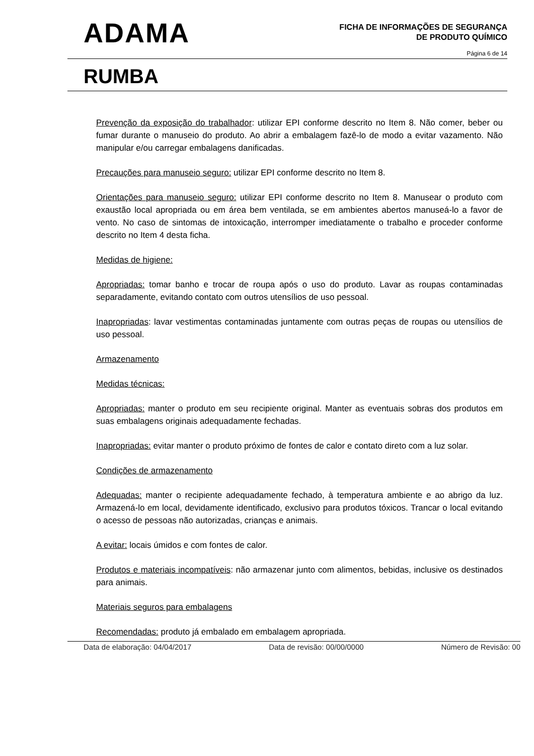ADAMA
FICHA DE INFORMAÇÕES DE SEGURANÇA
DE PRODUTO QUÍMICO
Página 6 de 14
RUMBA
Prevenção da exposição do trabalhador: utilizar EPI conforme descrito no Item 8. Não comer, beber ou fumar durante o manuseio do produto. Ao abrir a embalagem fazê-lo de modo a evitar vazamento. Não manipular e/ou carregar embalagens danificadas.
Precauções para manuseio seguro: utilizar EPI conforme descrito no Item 8.
Orientações para manuseio seguro: utilizar EPI conforme descrito no Item 8. Manusear o produto com exaustão local apropriada ou em área bem ventilada, se em ambientes abertos manuseá-lo a favor de vento. No caso de sintomas de intoxicação, interromper imediatamente o trabalho e proceder conforme descrito no Item 4 desta ficha.
Medidas de higiene:
Apropriadas: tomar banho e trocar de roupa após o uso do produto. Lavar as roupas contaminadas separadamente, evitando contato com outros utensílios de uso pessoal.
Inapropriadas: lavar vestimentas contaminadas juntamente com outras peças de roupas ou utensílios de uso pessoal.
Armazenamento
Medidas técnicas:
Apropriadas: manter o produto em seu recipiente original. Manter as eventuais sobras dos produtos em suas embalagens originais adequadamente fechadas.
Inapropriadas: evitar manter o produto próximo de fontes de calor e contato direto com a luz solar.
Condições de armazenamento
Adequadas: manter o recipiente adequadamente fechado, à temperatura ambiente e ao abrigo da luz. Armazená-lo em local, devidamente identificado, exclusivo para produtos tóxicos. Trancar o local evitando o acesso de pessoas não autorizadas, crianças e animais.
A evitar: locais úmidos e com fontes de calor.
Produtos e materiais incompatíveis: não armazenar junto com alimentos, bebidas, inclusive os destinados para animais.
Materiais seguros para embalagens
Recomendadas: produto já embalado em embalagem apropriada.
Data de elaboração: 04/04/2017 Data de revisão: 00/00/0000 Número de Revisão: 00